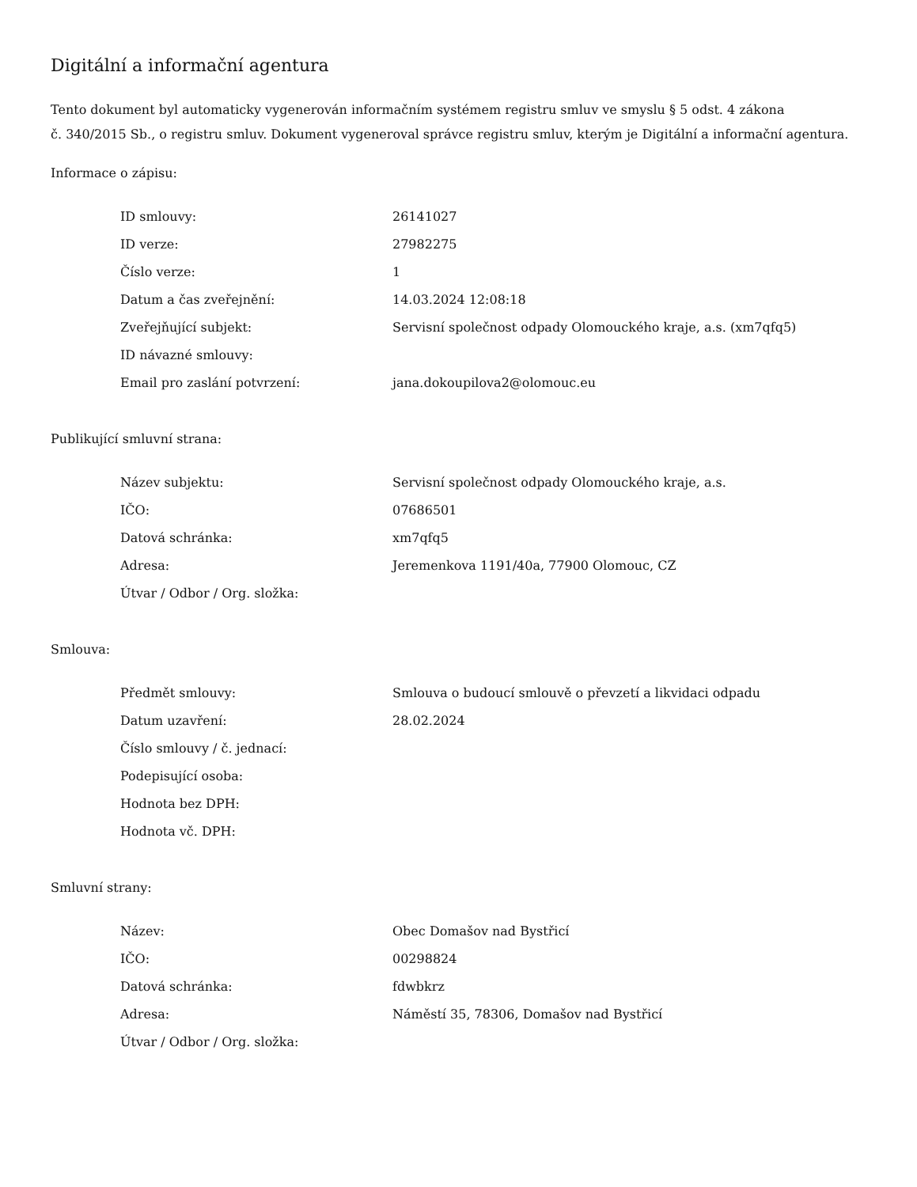Digitální a informační agentura
Tento dokument byl automaticky vygenerován informačním systémem registru smluv ve smyslu § 5 odst. 4 zákona
č. 340/2015 Sb., o registru smluv. Dokument vygeneroval správce registru smluv, kterým je Digitální a informační agentura.
Informace o zápisu:
| ID smlouvy: | 26141027 |
| ID verze: | 27982275 |
| Číslo verze: | 1 |
| Datum a čas zveřejnění: | 14.03.2024 12:08:18 |
| Zveřejňující subjekt: | Servisní společnost odpady Olomouckého kraje, a.s. (xm7qfq5) |
| ID návazné smlouvy: | |
| Email pro zaslání potvrzení: | jana.dokoupilova2@olomouc.eu |
Publikující smluvní strana:
| Název subjektu: | Servisní společnost odpady Olomouckého kraje, a.s. |
| IČO: | 07686501 |
| Datová schránka: | xm7qfq5 |
| Adresa: | Jeremenkova 1191/40a, 77900 Olomouc, CZ |
| Útvar / Odbor / Org. složka: | |
Smlouva:
| Předmět smlouvy: | Smlouva o budoucí smlouvě o převzetí a likvidaci odpadu |
| Datum uzavření: | 28.02.2024 |
| Číslo smlouvy / č. jednací: | |
| Podepisující osoba: | |
| Hodnota bez DPH: | |
| Hodnota vč. DPH: | |
Smluvní strany:
| Název: | Obec Domašov nad Bystřicí |
| IČO: | 00298824 |
| Datová schránka: | fdwbkrz |
| Adresa: | Náměstí 35, 78306, Domašov nad Bystřicí |
| Útvar / Odbor / Org. složka: | |